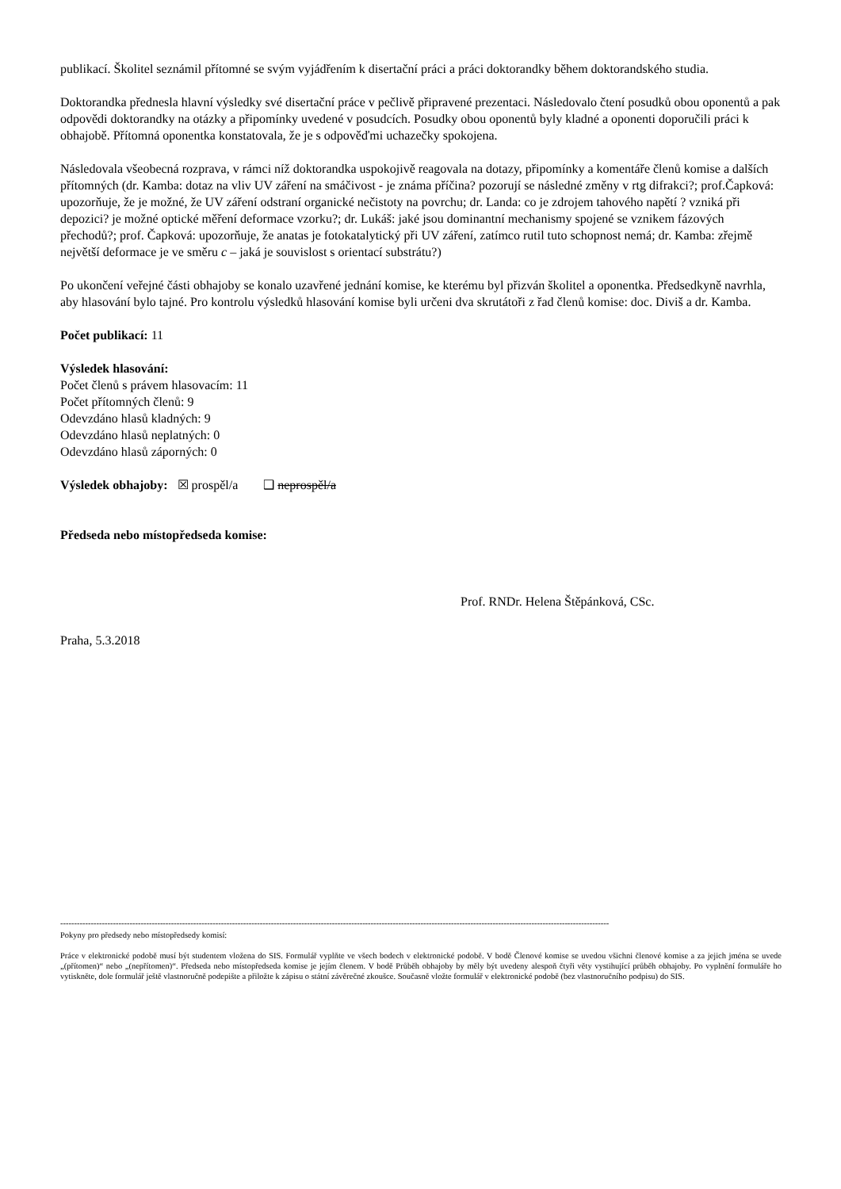publikací. Školitel seznámil přítomné se svým vyjádřením k disertační práci a práci doktorandky během doktorandského studia.
Doktorandka přednesla hlavní výsledky své disertační práce v pečlivě připravené prezentaci. Následovalo čtení posudků obou oponentů a pak odpovědi doktorandky na otázky a připomínky uvedené v posudcích. Posudky obou oponentů byly kladné a oponenti doporučili práci k obhajobě. Přítomná oponentka konstatovala, že je s odpověďmi uchazečky spokojena.
Následovala všeobecná rozprava, v rámci níž doktorandka uspokojivě reagovala na dotazy, připomínky a komentáře členů komise a dalších přítomných (dr. Kamba: dotaz na vliv UV záření na smáčivost - je známa příčina? pozorují se následné změny v rtg difrakci?; prof.Čapková: upozorňuje, že je možné, že UV záření odstraní organické nečistoty na povrchu; dr. Landa: co je zdrojem tahového napětí ? vzniká při depozici? je možné optické měření deformace vzorku?; dr. Lukáš: jaké jsou dominantní mechanismy spojené se vznikem fázových přechodů?; prof. Čapková: upozorňuje, že anatas je fotokatalytický při UV záření, zatímco rutil tuto schopnost nemá; dr. Kamba: zřejmě největší deformace je ve směru c – jaká je souvislost s orientací substrátu?)
Po ukončení veřejné části obhajoby se konalo uzavřené jednání komise, ke kterému byl přizván školitel a oponentka. Předsedkyně navrhla, aby hlasování bylo tajné. Pro kontrolu výsledků hlasování komise byli určeni dva skrutátoři z řad členů komise: doc. Diviš a dr. Kamba.
Počet publikací: 11
Výsledek hlasování:
Počet členů s právem hlasovacím: 11
Počet přítomných členů: 9
Odevzdáno hlasů kladných: 9
Odevzdáno hlasů neplatných: 0
Odevzdáno hlasů záporných: 0
Výsledek obhajoby: ☒ prospěl/a ❑ neprospěl/a
Předseda nebo místopředseda komise:
Prof. RNDr. Helena Štěpánková, CSc.
Praha, 5.3.2018
------------------------------------------------------------------------------------------------------------------------------------------------------------------------------------------------------
Pokyny pro předsedy nebo místopředsedy komisí:
Práce v elektronické podobě musí být studentem vložena do SIS. Formulář vyplňte ve všech bodech v elektronické podobě. V bodě Členové komise se uvedou všichni členové komise a za jejich jména se uvede „(přítomen)“ nebo „(nepřítomen)“. Předseda nebo místopředseda komise je jejím členem. V bodě Průběh obhajoby by měly být uvedeny alespoň čtyři věty vystihující průběh obhajoby. Po vyplnění formuláře ho vytiskněte, dole formulář ještě vlastnoručně podepište a přiložte k zápisu o státní závěrečné zkoušce. Současně vložte formulář v elektronické podobě (bez vlastnoručního podpisu) do SIS.